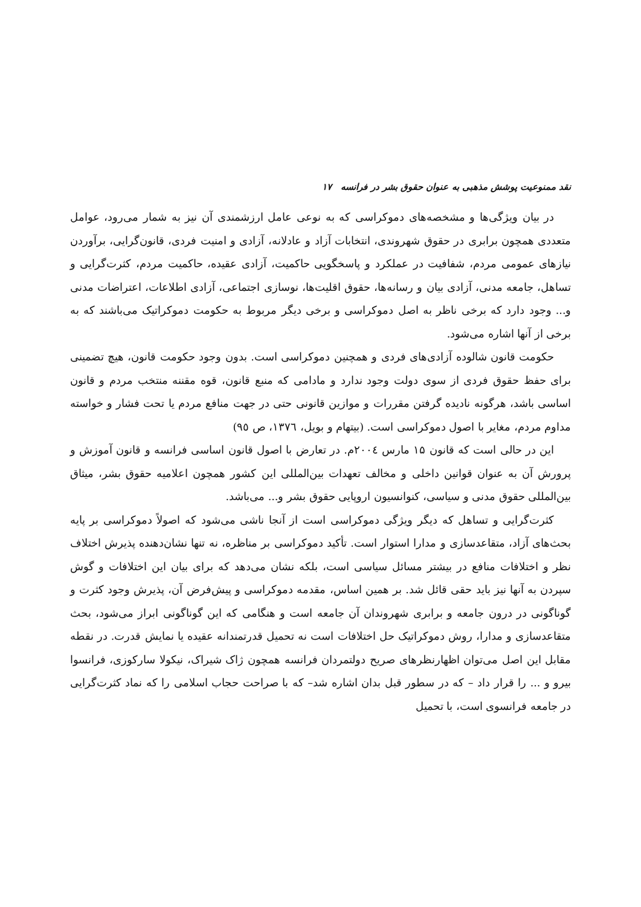نقد ممنوعیت پوشش مذهبی به عنوان حقوق بشر در فرانسه ۱۷
در بیان ویژگی‌ها و مشخصه‌های دموکراسی که به نوعی عامل ارزشمندی آن نیز به شمار می‌رود، عوامل متعددی همچون برابری در حقوق شهروندی، انتخابات آزاد و عادلانه، آزادی و امنیت فردی، قانون‌گرایی، برآوردن نیازهای عمومی مردم، شفافیت در عملکرد و پاسخگویی حاکمیت، آزادی عقیده، حاکمیت مردم، کثرت‌گرایی و تساهل، جامعه مدنی، آزادی بیان و رسانه‌ها، حقوق اقلیت‌ها، نوسازی اجتماعی، آزادی اطلاعات، اعتراضات مدنی و... وجود دارد که برخی ناظر به اصل دموکراسی و برخی دیگر مربوط به حکومت دموکراتیک می‌باشند که به برخی از آنها اشاره می‌شود.
حکومت قانون شالوده آزادی‌های فردی و همچنین دموکراسی است. بدون وجود حکومت قانون، هیچ تضمینی برای حفظ حقوق فردی از سوی دولت وجود ندارد و مادامی که منبع قانون، قوه مقننه منتخب مردم و قانون اساسی باشد، هرگونه نادیده گرفتن مقررات و موازین قانونی حتی در جهت منافع مردم یا تحت فشار و خواسته مداوم مردم، مغایر با اصول دموکراسی است. (بیتهام و بویل، ١٣٧٦، ص ٩٥)
این در حالی است که قانون ۱۵ مارس ٢٠٠٤م. در تعارض با اصول قانون اساسی فرانسه و قانون آموزش و پرورش آن به عنوان قوانین داخلی و مخالف تعهدات بین‌المللی این کشور همچون اعلامیه حقوق بشر، میثاق بین‌المللی حقوق مدنی و سیاسی، کنوانسیون اروپایی حقوق بشر و... می‌باشد.
کثرت‌گرایی و تساهل که دیگر ویژگی دموکراسی است از آنجا ناشی می‌شود که اصولاً دموکراسی بر پایه بحث‌های آزاد، متقاعدسازی و مدارا استوار است. تأکید دموکراسی بر مناظره، نه تنها نشان‌دهنده پذیرش اختلاف نظر و اختلافات منافع در بیشتر مسائل سیاسی است، بلکه نشان می‌دهد که برای بیان این اختلافات و گوش سپردن به آنها نیز باید حقی قائل شد. بر همین اساس، مقدمه دموکراسی و پیش‌فرض آن، پذیرش وجود کثرت و گوناگونی در درون جامعه و برابری شهروندان آن جامعه است و هنگامی که این گوناگونی ابراز می‌شود، بحث متقاعدسازی و مدارا، روش دموکراتیک حل اختلافات است نه تحمیل قدرتمندانه عقیده یا نمایش قدرت. در نقطه مقابل این اصل می‌توان اظهارنظرهای صریح دولتمردان فرانسه همچون ژاک شیراک، نیکولا سارکوزی، فرانسوا بیرو و ... را قرار داد – که در سطور قبل بدان اشاره شد– که با صراحت حجاب اسلامی را که نماد کثرت‌گرایی در جامعه فرانسوی است، با تحمیل